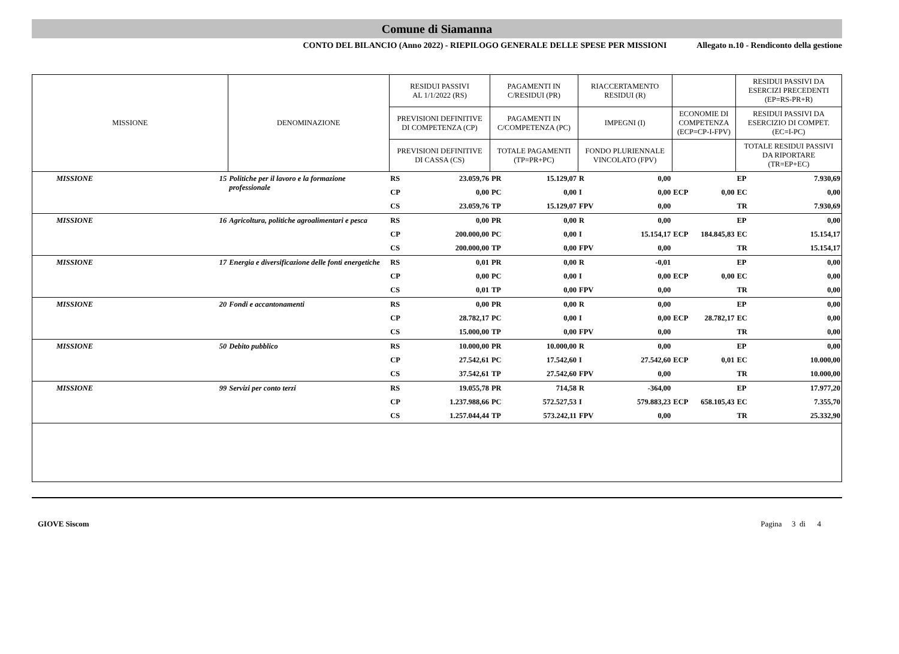Comune di Siamanna
CONTO DEL BILANCIO (Anno 2022) - RIEPILOGO GENERALE DELLE SPESE PER MISSIONI Allegato n.10 - Rendiconto della gestione
| MISSIONE | | DENOMINAZIONE | RESIDUI PASSIVI AL 1/1/2022 (RS) | | PAGAMENTI IN C/RESIDUI (PR) | | RIACCERTAMENTO RESIDUI (R) | | | | RESIDUI PASSIVI DA ESERCIZI PRECEDENTI (EP=RS-PR+R) | |
| | | | PREVISIONI DEFINITIVE DI COMPETENZA (CP) | | PAGAMENTI IN C/COMPETENZA (PC) | | IMPEGNI (I) | | ECONOMIE DI COMPETENZA (ECP=CP-I-FPV) | | RESIDUI PASSIVI DA ESERCIZIO DI COMPET. (EC=I-PC) | |
| | | | PREVISIONI DEFINITIVE DI CASSA (CS) | | TOTALE PAGAMENTI (TP=PR+PC) | | FONDO PLURIENNALE VINCOLATO (FPV) | | | | TOTALE RESIDUI PASSIVI DA RIPORTARE (TR=EP+EC) | |
| MISSIONE | 15 | Politiche per il lavoro e la formazione professionale | RS | 23.059,76 | PR | 15.129,07 | R | 0,00 | | | EP | 7.930,69 |
| | | | CP | 0,00 | PC | 0,00 | I | 0,00 | ECP | 0,00 | EC | 0,00 |
| | | | CS | 23.059,76 | TP | 15.129,07 | FPV | 0,00 | | | TR | 7.930,69 |
| MISSIONE | 16 | Agricoltura, politiche agroalimentari e pesca | RS | 0,00 | PR | 0,00 | R | 0,00 | | | EP | 0,00 |
| | | | CP | 200.000,00 | PC | 0,00 | I | 15.154,17 | ECP | 184.845,83 | EC | 15.154,17 |
| | | | CS | 200.000,00 | TP | 0,00 | FPV | 0,00 | | | TR | 15.154,17 |
| MISSIONE | 17 | Energia e diversificazione delle fonti energetiche | RS | 0,01 | PR | 0,00 | R | -0,01 | | | EP | 0,00 |
| | | | CP | 0,00 | PC | 0,00 | I | 0,00 | ECP | 0,00 | EC | 0,00 |
| | | | CS | 0,01 | TP | 0,00 | FPV | 0,00 | | | TR | 0,00 |
| MISSIONE | 20 | Fondi e accantonamenti | RS | 0,00 | PR | 0,00 | R | 0,00 | | | EP | 0,00 |
| | | | CP | 28.782,17 | PC | 0,00 | I | 0,00 | ECP | 28.782,17 | EC | 0,00 |
| | | | CS | 15.000,00 | TP | 0,00 | FPV | 0,00 | | | TR | 0,00 |
| MISSIONE | 50 | Debito pubblico | RS | 10.000,00 | PR | 10.000,00 | R | 0,00 | | | EP | 0,00 |
| | | | CP | 27.542,61 | PC | 17.542,60 | I | 27.542,60 | ECP | 0,01 | EC | 10.000,00 |
| | | | CS | 37.542,61 | TP | 27.542,60 | FPV | 0,00 | | | TR | 10.000,00 |
| MISSIONE | 99 | Servizi per conto terzi | RS | 19.055,78 | PR | 714,58 | R | -364,00 | | | EP | 17.977,20 |
| | | | CP | 1.237.988,66 | PC | 572.527,53 | I | 579.883,23 | ECP | 658.105,43 | EC | 7.355,70 |
| | | | CS | 1.257.044,44 | TP | 573.242,11 | FPV | 0,00 | | | TR | 25.332,90 |
GIOVE Siscom Pagina 3 di 4